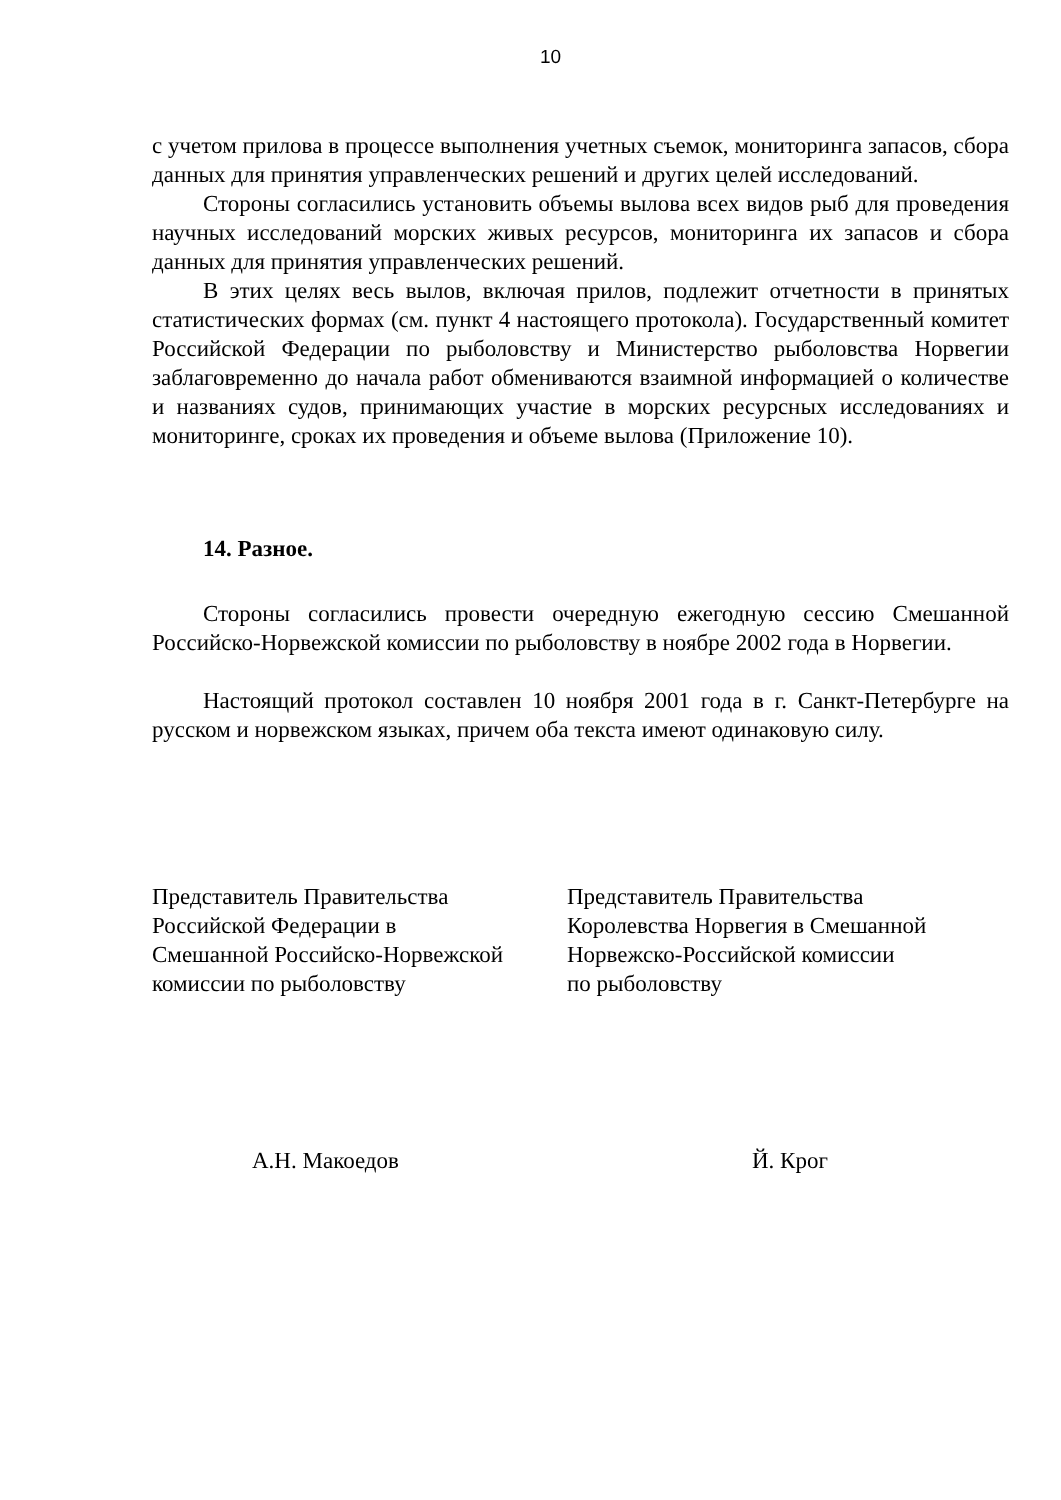10
с учетом прилова в процессе выполнения учетных съемок, мониторинга запасов, сбора данных для принятия управленческих решений и других целей исследований.
Стороны согласились установить объемы вылова всех видов рыб для проведения научных исследований морских живых ресурсов, мониторинга их запасов и сбора данных для принятия управленческих решений.
В этих целях весь вылов, включая прилов, подлежит отчетности в принятых статистических формах (см. пункт 4 настоящего протокола). Государственный комитет Российской Федерации по рыболовству и Министерство рыболовства Норвегии заблаговременно до начала работ обмениваются взаимной информацией о количестве и названиях судов, принимающих участие в морских ресурсных исследованиях и мониторинге, сроках их проведения и объеме вылова (Приложение 10).
14. Разное.
Стороны согласились провести очередную ежегодную сессию Смешанной Российско-Норвежской комиссии по рыболовству в ноябре 2002 года в Норвегии.
Настоящий протокол составлен 10 ноября 2001 года в г. Санкт-Петербурге на русском и норвежском языках, причем оба текста имеют одинаковую силу.
Представитель Правительства
Российской Федерации в
Смешанной Российско-Норвежской
комиссии по рыболовству
Представитель Правительства
Королевства Норвегия в Смешанной
Норвежско-Российской комиссии
по рыболовству
А.Н. Макоедов Й. Крог